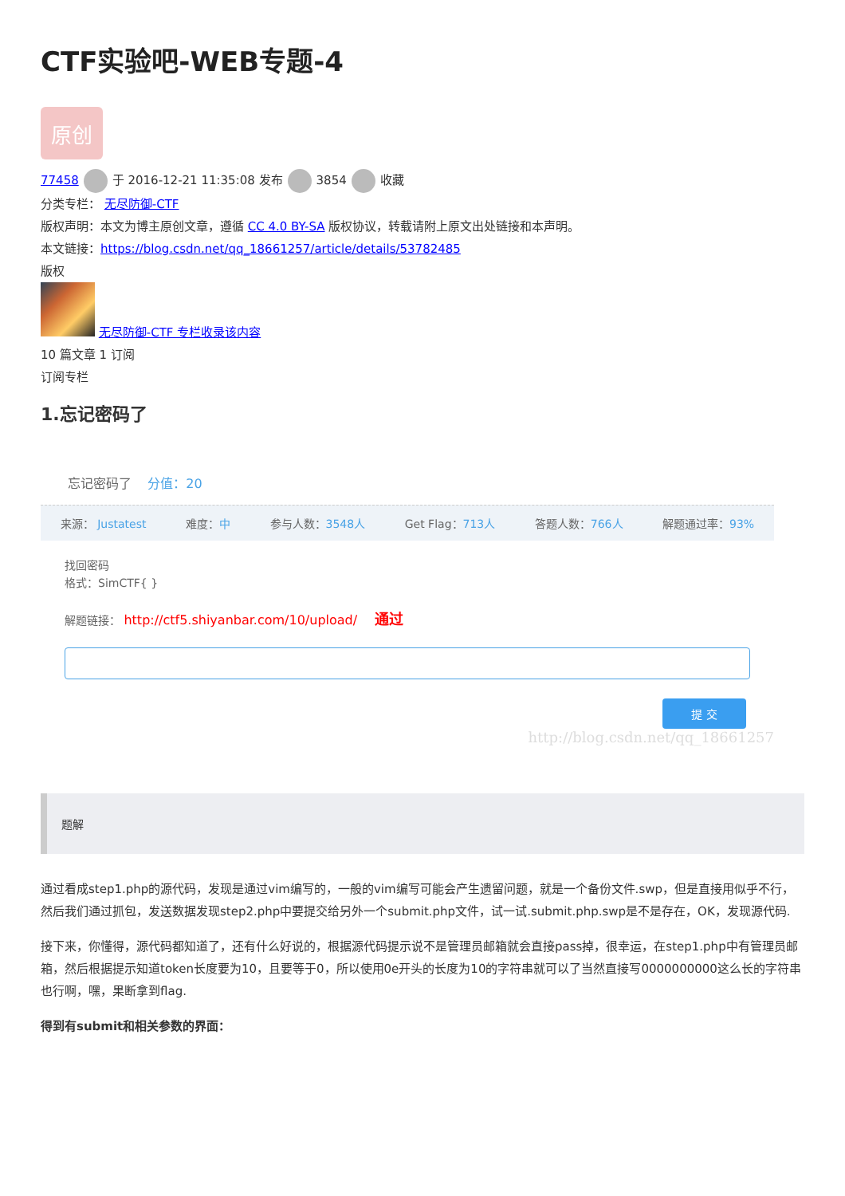CTF实验吧-WEB专题-4
原创
77458 于 2016-12-21 11:35:08 发布 3854 收藏
分类专栏： 无尽防御-CTF
版权声明：本文为博主原创文章，遵循 CC 4.0 BY-SA 版权协议，转载请附上原文出处链接和本声明。
本文链接：https://blog.csdn.net/qq_18661257/article/details/53782485
版权
无尽防御-CTF 专栏收录该内容
10 篇文章 1 订阅
订阅专栏
1.忘记密码了
忘记密码了 分值：20
来源： Justatest 难度：中 参与人数：3548人 Get Flag：713人 答题人数：766人 解题通过率：93%
找回密码
格式：SimCTF{ }
解题链接： http://ctf5.shiyanbar.com/10/upload/ 通过
提 交
http://blog.csdn.net/qq_18661257
题解
通过看成step1.php的源代码，发现是通过vim编写的，一般的vim编写可能会产生遗留问题，就是一个备份文件.swp，但是直接用似乎不行，然后我们通过抓包，发送数据发现step2.php中要提交给另外一个submit.php文件，试一试.submit.php.swp是不是存在，OK，发现源代码.
接下来，你懂得，源代码都知道了，还有什么好说的，根据源代码提示说不是管理员邮箱就会直接pass掉，很幸运，在step1.php中有管理员邮箱，然后根据提示知道token长度要为10，且要等于0，所以使用0e开头的长度为10的字符串就可以了当然直接写0000000000这么长的字符串也行啊，嘿，果断拿到flag.
得到有submit和相关参数的界面：